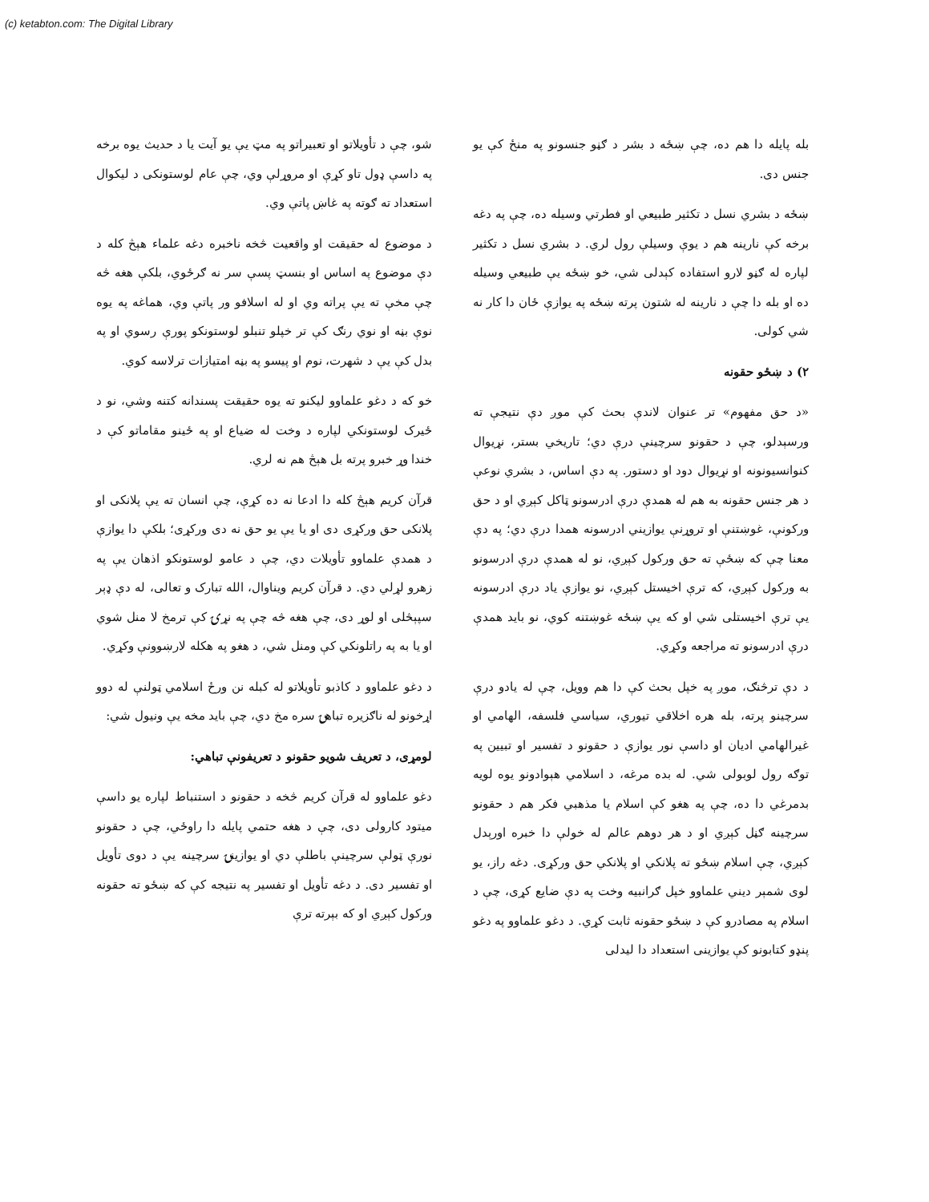(c) ketabton.com: The Digital Library
بله پايله دا هم ده، چې ښځه د بشر د ګڼو جنسونو په منځ کې يو جنس دى.
ښځه د بشري نسل د تکثير طبيعي او فطرتي وسيله ده، چې په دغه برخه کې نارينه هم د يوې وسيلې رول لري. د بشري نسل د تکثير لپاره له ګڼو لارو استفاده کېدلی شي، خو ښځه يې طبيعي وسيله ده او بله دا چې د نارينه له شتون پرته ښځه په يوازې ځان دا کار نه شي کولی.
۲) د ښځو حقونه
«د حق مفهوم» تر عنوان لاندې بحث کې موږ دې نتيجې ته ورسېدلو، چې د حقونو سرچينې درې دي؛ تاريخي بستر، نړيوال کنوانسيونونه او نړيوال دود او دستور. په دې اساس، د بشري نوعې د هر جنس حقونه به هم له همدې درې ادرسونو ټاکل کېږي او د حق ورکونې، غوښتنې او تروړنې يوازيني ادرسونه همدا درې دي؛ په دې معنا چې که ښځې ته حق ورکول کېږي، نو له همدې درې ادرسونو به ورکول کېږي، که ترې اخيستل کېږي، نو يوازې ياد درې ادرسونه يې ترې اخيستلی شي او که يې ښځه غوښتنه کوي، نو بايد همدې درې ادرسونو ته مراجعه وکړي.
د دې ترڅنګ، موږ په خپل بحث کې دا هم وويل، چې له يادو درې سرچينو پرته، بله هره اخلاقي تيوري، سياسي فلسفه، الهامي او غيرالهامي اديان او داسې نور يوازې د حقونو د تفسير او تبيين په توګه رول لوبولی شي. له بده مرغه، د اسلامي هېوادونو يوه لويه بدمرغي دا ده، چې په هغو کې اسلام يا مذهبي فکر هم د حقونو سرچينه ګڼل کېږي او د هر دوهم عالم له خولې دا خبره اورېدل کېږي، چې اسلام ښځو ته پلانکي او پلانکي حق ورکړی. دغه راز، يو لوی شمېر ديني علماوو خپل ګرانبيه وخت په دې ضايع کړی، چې د اسلام په مصادرو کې د ښځو حقونه ثابت کړي. د دغو علماوو په دغو پنډو کتابونو کې يوازينی استعداد دا ليدلی
شو، چې د تأويلاتو او تعبيراتو په مټ يې يو آيت يا د حديث يوه برخه په داسې ډول تاو کړې او مروړلې وي، چې عام لوستونکی د ليکوال استعداد ته ګوته په غاښ پاتې وي.
د موضوع له حقيقت او واقعيت څخه ناخبره دغه علماء هېڅ کله د دې موضوع په اساس او بنسټ پسې سر نه ګرځوي، بلکې هغه څه چې مخې ته يې پراته وي او له اسلافو ور پاتې وي، هماغه په يوه نوې بڼه او نوي رنګ کې تر خپلو تنبلو لوستونکو پورې رسوي او په بدل کې يې د شهرت، نوم او پيسو په بڼه امتيازات ترلاسه کوي.
خو که د دغو علماوو ليکنو ته يوه حقيقت پسندانه کتنه وشي، نو د ځيرک لوستونکي لپاره د وخت له ضياع او په ځينو مقاماتو کې د خندا وړ خبرو پرته بل هېڅ هم نه لري.
قرآن کريم هېڅ کله دا ادعا نه ده کړې، چې انسان ته يې پلانکی او پلانکی حق ورکړی دی او يا يې يو حق نه دی ورکړی؛ بلکې دا يوازې د همدې علماوو تأويلات دي، چې د عامو لوستونکو اذهان يې په زهرو لړلي دي. د قرآن کريم ويناوال، الله تبارک و تعالی، له دې ډېر سپېڅلی او لوړ دی، چې هغه څه چې په نړۍ کې ترمخ لا منل شوي او يا به په راتلونکي کې ومنل شي، د هغو په هکله لارښوونې وکړي.
د دغو علماوو د کاذبو تأويلاتو له کبله نن ورځ اسلامي ټولنې له دوو اړخونو له ناګزيره تباهۍ سره مخ دي، چې بايد مخه يې ونيول شي:
لومړی، د تعريف شويو حقونو د تعريفونې تباهي:
دغو علماوو له قرآن کريم څخه د حقونو د استنباط لپاره يو داسې ميتود کارولی دی، چې د هغه حتمي پايله دا راوځي، چې د حقونو نورې ټولې سرچينې باطلې دي او يوازينۍ سرچينه يې د دوی تأويل او تفسير دی. د دغه تأويل او تفسير په نتيجه کې که ښځو ته حقونه ورکول کېږي او که بېرته ترې